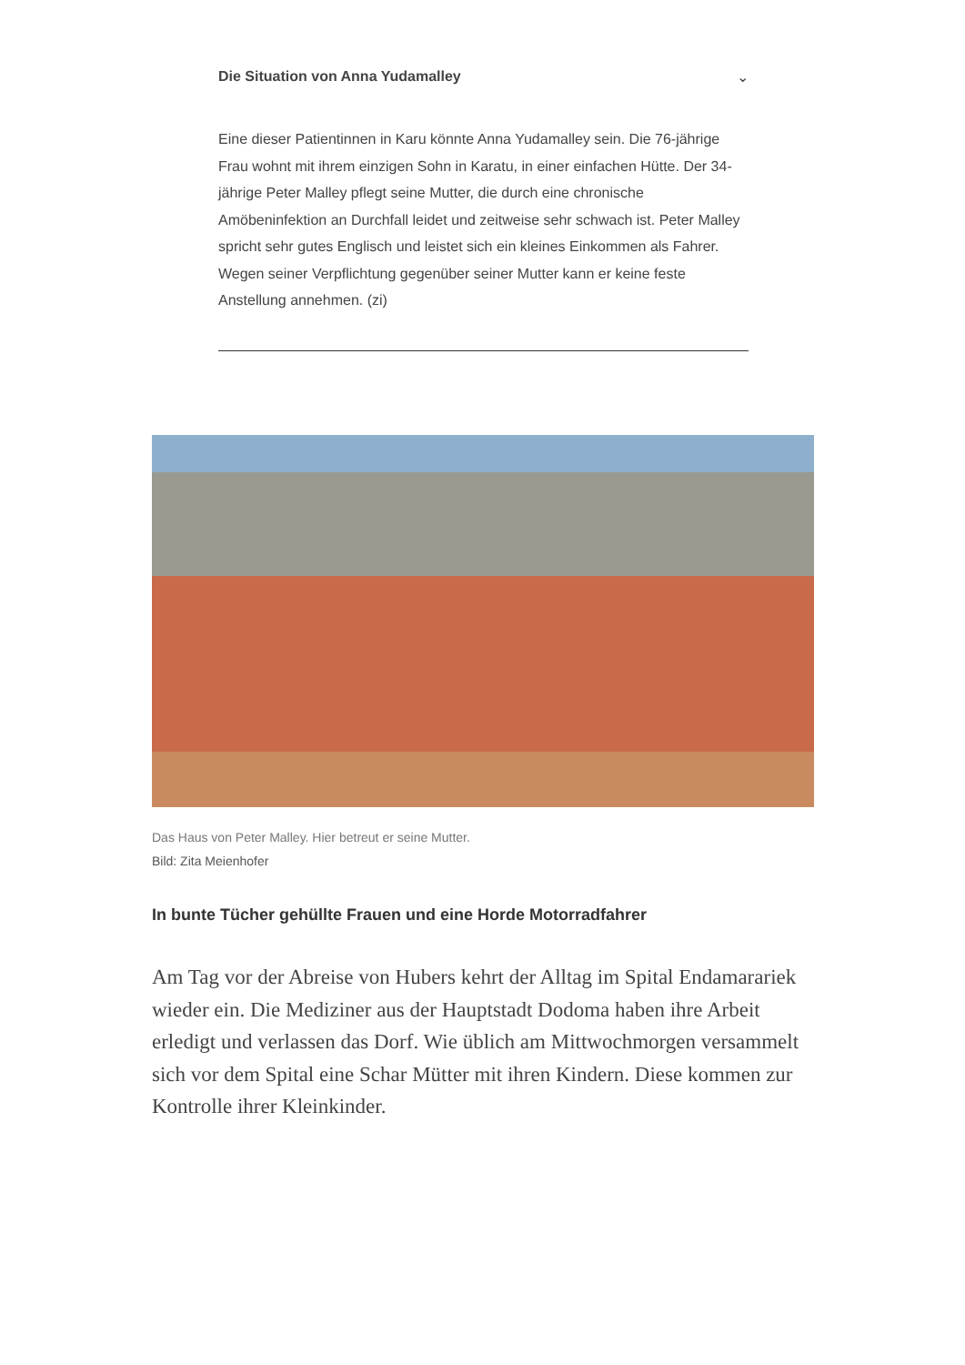Die Situation von Anna Yudamalley ⌄
Eine dieser Patientinnen in Karu könnte Anna Yudamalley sein. Die 76-jährige Frau wohnt mit ihrem einzigen Sohn in Karatu, in einer einfachen Hütte. Der 34-jährige Peter Malley pflegt seine Mutter, die durch eine chronische Amöbeninfektion an Durchfall leidet und zeitweise sehr schwach ist. Peter Malley spricht sehr gutes Englisch und leistet sich ein kleines Einkommen als Fahrer. Wegen seiner Verpflichtung gegenüber seiner Mutter kann er keine feste Anstellung annehmen. (zi)
Das Haus von Peter Malley. Hier betreut er seine Mutter.
Bild: Zita Meienhofer
In bunte Tücher gehüllte Frauen und eine Horde Motorradfahrer
Am Tag vor der Abreise von Hubers kehrt der Alltag im Spital Endamarariek wieder ein. Die Mediziner aus der Hauptstadt Dodoma haben ihre Arbeit erledigt und verlassen das Dorf. Wie üblich am Mittwochmorgen versammelt sich vor dem Spital eine Schar Mütter mit ihren Kindern. Diese kommen zur Kontrolle ihrer Kleinkinder.